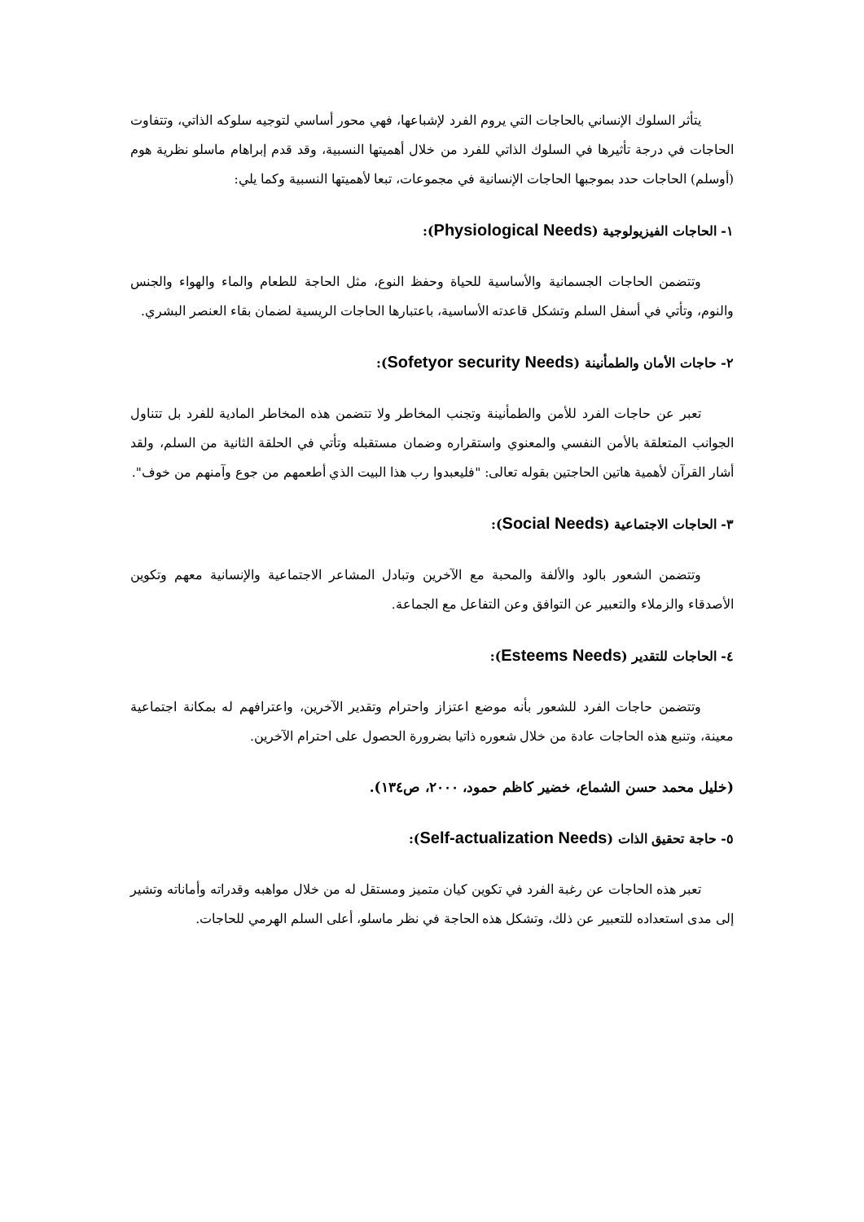يتأثر السلوك الإنساني بالحاجات التي يروم الفرد لإشباعها، فهي محور أساسي لتوجيه سلوكه الذاتي، وتتفاوت الحاجات في درجة تأثيرها في السلوك الذاتي للفرد من خلال أهميتها النسبية، وقد قدم إبراهام ماسلو نظرية هوم (أوسلم) الحاجات حدد بموجبها الحاجات الإنسانية في مجموعات، تبعا لأهميتها النسبية وكما يلي:
١- الحاجات الفيزيولوجية (Physiological Needs):
وتتضمن الحاجات الجسمانية والأساسية للحياة وحفظ النوع، مثل الحاجة للطعام والماء والهواء والجنس والنوم، وتأتي في أسفل السلم وتشكل قاعدته الأساسية، باعتبارها الحاجات الريسية لضمان بقاء العنصر البشري.
٢- حاجات الأمان والطمأنينة (Sofetyor security Needs):
تعبر عن حاجات الفرد للأمن والطمأنينة وتجنب المخاطر ولا تتضمن هذه المخاطر المادية للفرد بل تتناول الجوانب المتعلقة بالأمن النفسي والمعنوي واستقراره وضمان مستقبله وتأتي في الحلقة الثانية من السلم، ولقد أشار القرآن لأهمية هاتين الحاجتين بقوله تعالى: "فليعبدوا رب هذا البيت الذي أطعمهم من جوع وآمنهم من خوف".
٣- الحاجات الاجتماعية (Social Needs):
وتتضمن الشعور بالود والألفة والمحبة مع الآخرين وتبادل المشاعر الاجتماعية والإنسانية معهم وتكوين الأصدقاء والزملاء والتعبير عن التوافق وعن التفاعل مع الجماعة.
٤- الحاجات للتقدير (Esteems Needs):
وتتضمن حاجات الفرد للشعور بأنه موضع اعتزاز واحترام وتقدير الآخرين، واعترافهم له بمكانة اجتماعية معينة، وتنبع هذه الحاجات عادة من خلال شعوره ذاتيا بضرورة الحصول على احترام الآخرين.
(خليل محمد حسن الشماع، خضير كاظم حمود، ٢٠٠٠، ص١٣٤).
٥- حاجة تحقيق الذات (Self-actualization Needs):
تعبر هذه الحاجات عن رغبة الفرد في تكوين كيان متميز ومستقل له من خلال مواهبه وقدراته وأماناته وتشير إلى مدى استعداده للتعبير عن ذلك، وتشكل هذه الحاجة في نظر ماسلو، أعلى السلم الهرمي للحاجات.